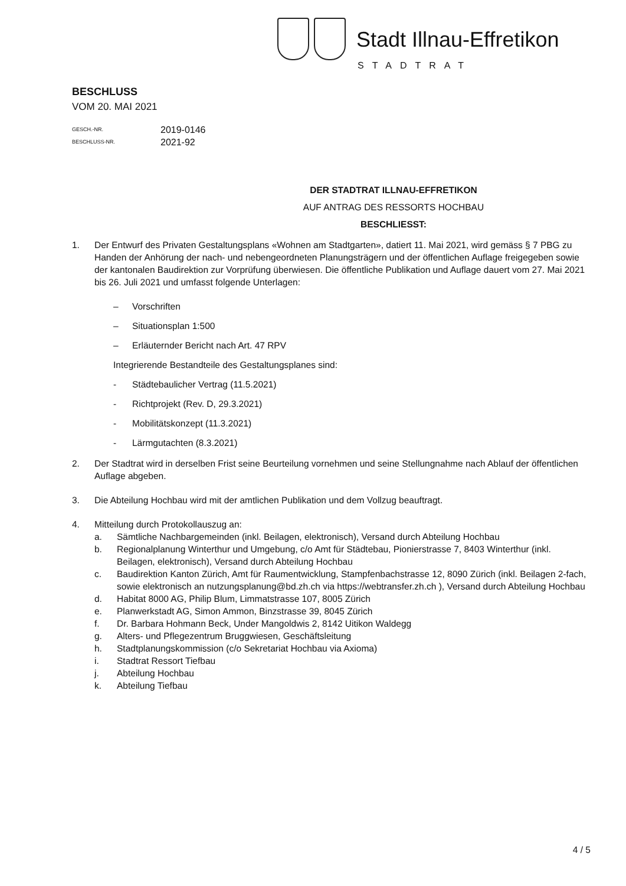Stadt Illnau-Effretikon
STADTRAT
BESCHLUSS
VOM 20. MAI 2021
GESCH.-NR. 2019-0146
BESCHLUSS-NR. 2021-92
DER STADTRAT ILLNAU-EFFRETIKON
AUF ANTRAG DES RESSORTS HOCHBAU
BESCHLIESST:
1. Der Entwurf des Privaten Gestaltungsplans «Wohnen am Stadtgarten», datiert 11. Mai 2021, wird gemäss § 7 PBG zu Handen der Anhörung der nach- und nebengeordneten Planungsträgern und der öffentlichen Auflage freigegeben sowie der kantonalen Baudirektion zur Vorprüfung überwiesen. Die öffentliche Publikation und Auflage dauert vom 27. Mai 2021 bis 26. Juli 2021 und umfasst folgende Unterlagen:
– Vorschriften
– Situationsplan 1:500
– Erläuternder Bericht nach Art. 47 RPV
Integrierende Bestandteile des Gestaltungsplanes sind:
- Städtebaulicher Vertrag (11.5.2021)
- Richtprojekt (Rev. D, 29.3.2021)
- Mobilitätskonzept (11.3.2021)
- Lärmgutachten (8.3.2021)
2. Der Stadtrat wird in derselben Frist seine Beurteilung vornehmen und seine Stellungnahme nach Ablauf der öffentlichen Auflage abgeben.
3. Die Abteilung Hochbau wird mit der amtlichen Publikation und dem Vollzug beauftragt.
4. Mitteilung durch Protokollauszug an:
a. Sämtliche Nachbargemeinden (inkl. Beilagen, elektronisch), Versand durch Abteilung Hochbau
b. Regionalplanung Winterthur und Umgebung, c/o Amt für Städtebau, Pionierstrasse 7, 8403 Winterthur (inkl. Beilagen, elektronisch), Versand durch Abteilung Hochbau
c. Baudirektion Kanton Zürich, Amt für Raumentwicklung, Stampfenbachstrasse 12, 8090 Zürich (inkl. Beilagen 2-fach, sowie elektronisch an nutzungsplanung@bd.zh.ch via https://webtransfer.zh.ch ), Versand durch Abteilung Hochbau
d. Habitat 8000 AG, Philip Blum, Limmatstrasse 107, 8005 Zürich
e. Planwerkstadt AG, Simon Ammon, Binzstrasse 39, 8045 Zürich
f. Dr. Barbara Hohmann Beck, Under Mangoldwis 2, 8142 Uitikon Waldegg
g. Alters- und Pflegezentrum Bruggwiesen, Geschäftsleitung
h. Stadtplanungskommission (c/o Sekretariat Hochbau via Axioma)
i. Stadtrat Ressort Tiefbau
j. Abteilung Hochbau
k. Abteilung Tiefbau
4 / 5